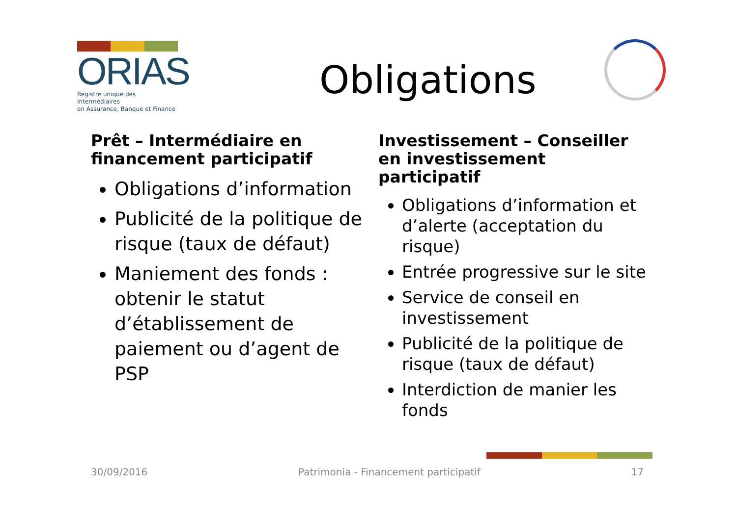ORIAS
Registre unique des Intermédiaires
en Assurance, Banque et Finance
Obligations
Prêt – Intermédiaire en financement participatif
Obligations d’information
Publicité de la politique de risque (taux de défaut)
Maniement des fonds : obtenir le statut d’établissement de paiement ou d’agent de PSP
Investissement – Conseiller en investissement participatif
Obligations d’information et d’alerte (acceptation du risque)
Entrée progressive sur le site
Service de conseil en investissement
Publicité de la politique de risque (taux de défaut)
Interdiction de manier les fonds
30/09/2016 Patrimonia - Financement participatif 17